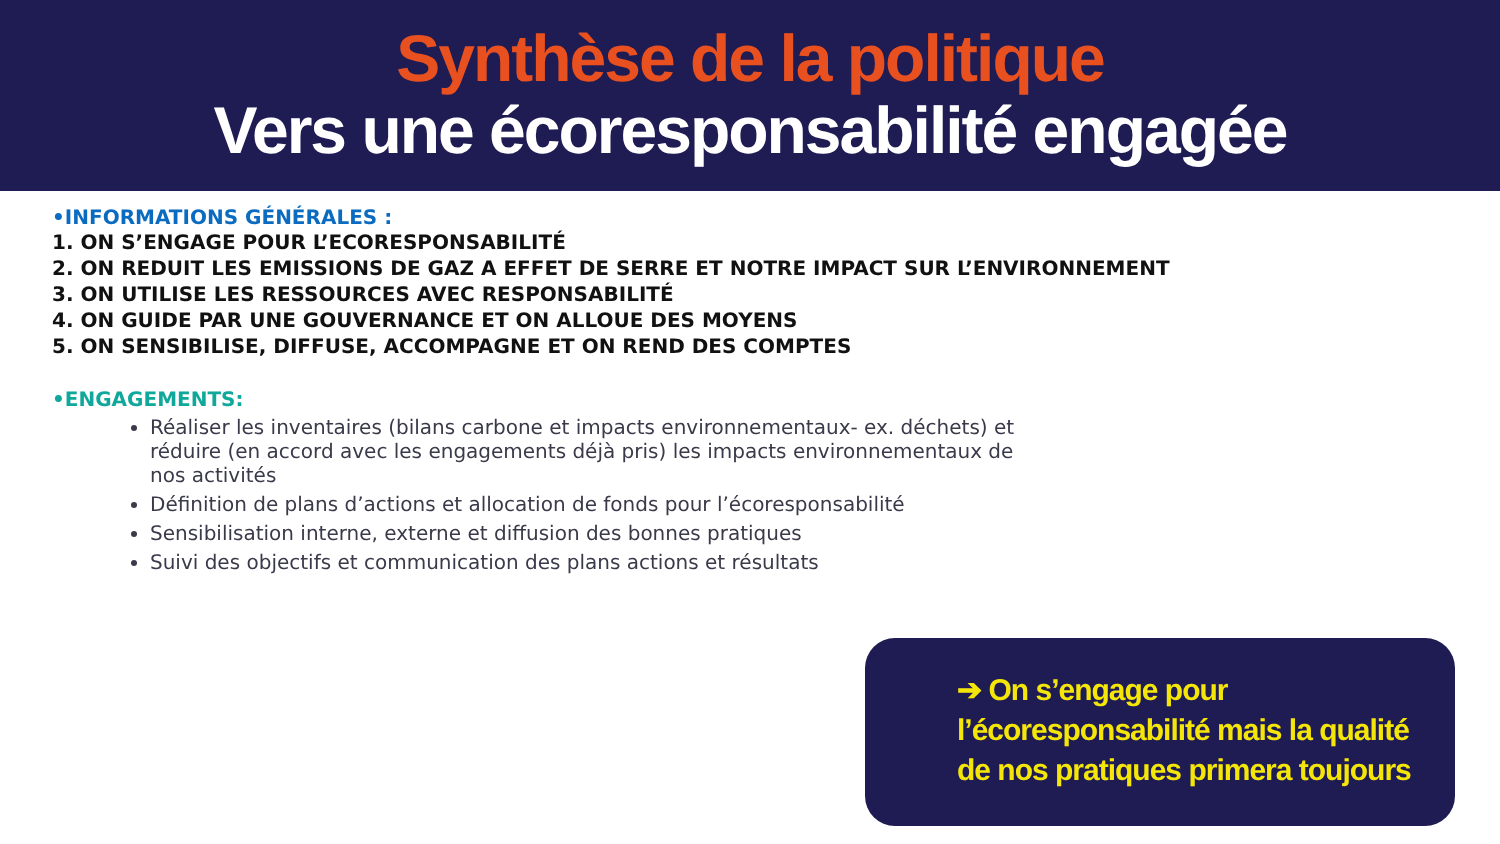Synthèse de la politique
Vers une écoresponsabilité engagée
•INFORMATIONS GÉNÉRALES :
1. ON S’ENGAGE POUR L’ECORESPONSABILITÉ
2. ON REDUIT LES EMISSIONS DE GAZ A EFFET DE SERRE ET NOTRE IMPACT SUR L’ENVIRONNEMENT
3. ON UTILISE LES RESSOURCES AVEC RESPONSABILITÉ
4. ON GUIDE PAR UNE GOUVERNANCE ET ON ALLOUE DES MOYENS
5. ON SENSIBILISE, DIFFUSE, ACCOMPAGNE ET ON REND DES COMPTES
•ENGAGEMENTS:
Réaliser les inventaires (bilans carbone et impacts environnementaux- ex. déchets) et réduire (en accord avec les engagements déjà pris) les impacts environnementaux de nos activités
Définition de plans d’actions et allocation de fonds pour l’écoresponsabilité
Sensibilisation interne, externe et diffusion des bonnes pratiques
Suivi des objectifs et communication des plans actions et résultats
➔ On s’engage pour l’écoresponsabilité mais la qualité de nos pratiques primera toujours